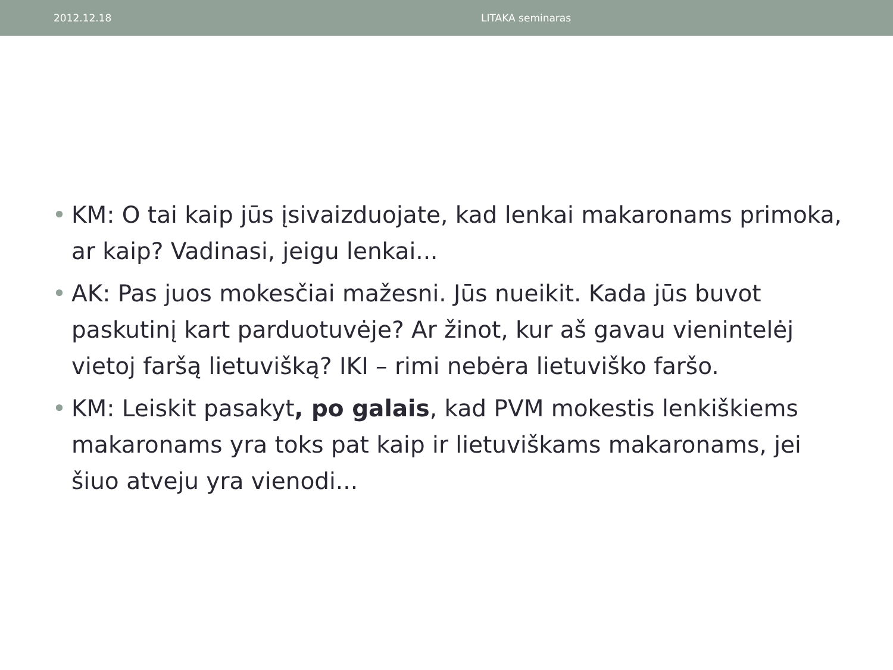2012.12.18 LITAKA seminaras
• KM: O tai kaip jūs įsivaizduojate, kad lenkai makaronams primoka, ar kaip? Vadinasi, jeigu lenkai...
• AK: Pas juos mokesčiai mažesni. Jūs nueikit. Kada jūs buvot paskutinį kart parduotuvėje? Ar žinot, kur aš gavau vienintelėj vietoj faršą lietuvišką? IKI – rimi nebėra lietuviško faršo.
• KM: Leiskit pasakyt, po galais, kad PVM mokestis lenkiškiems makaronams yra toks pat kaip ir lietuviškams makaronams, jei šiuo atveju yra vienodi...